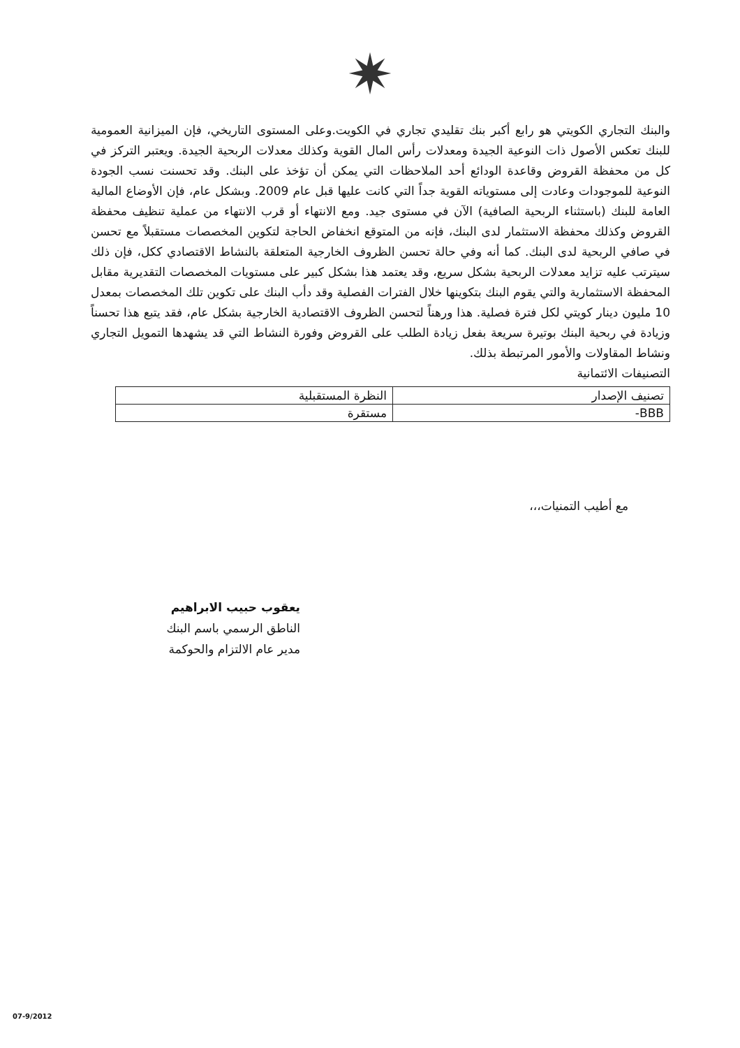✷
والبنك التجاري الكويتي هو رابع أكبر بنك تقليدي تجاري في الكويت.وعلى المستوى التاريخي، فإن الميزانية العمومية للبنك تعكس الأصول ذات النوعية الجيدة ومعدلات رأس المال القوية وكذلك معدلات الربحية الجيدة. ويعتبر التركز في كل من محفظة القروض وقاعدة الودائع أحد الملاحظات التي يمكن أن تؤخذ على البنك. وقد تحسنت نسب الجودة النوعية للموجودات وعادت إلى مستوياته القوية جداً التي كانت عليها قبل عام 2009. وبشكل عام، فإن الأوضاع المالية العامة للبنك (باستثناء الربحية الصافية) الآن في مستوى جيد. ومع الانتهاء أو قرب الانتهاء من عملية تنظيف محفظة القروض وكذلك محفظة الاستثمار لدى البنك، فإنه من المتوقع انخفاض الحاجة لتكوين المخصصات مستقبلاً مع تحسن في صافي الربحية لدى البنك. كما أنه وفي حالة تحسن الظروف الخارجية المتعلقة بالنشاط الاقتصادي ككل، فإن ذلك سيترتب عليه تزايد معدلات الربحية بشكل سريع، وقد يعتمد هذا بشكل كبير على مستويات المخصصات التقديرية مقابل المحفظة الاستثمارية والتي يقوم البنك بتكوينها خلال الفترات الفصلية وقد دأب البنك على تكوين تلك المخصصات بمعدل 10 مليون دينار كويتي لكل فترة فصلية. هذا ورهناً لتحسن الظروف الاقتصادية الخارجية بشكل عام، فقد يتبع هذا تحسناً وزيادة في ربحية البنك بوتيرة سريعة بفعل زيادة الطلب على القروض وفورة النشاط التي قد يشهدها التمويل التجاري ونشاط المقاولات والأمور المرتبطة بذلك.
التصنيفات الائتمانية
| تصنيف الإصدار | النظرة المستقبلية |
| BBB- | مستقرة |
مع أطيب التمنيات،،،
يعقوب حبيب الابراهيم
الناطق الرسمي باسم البنك
مدير عام الالتزام والحوكمة
07-9/2012